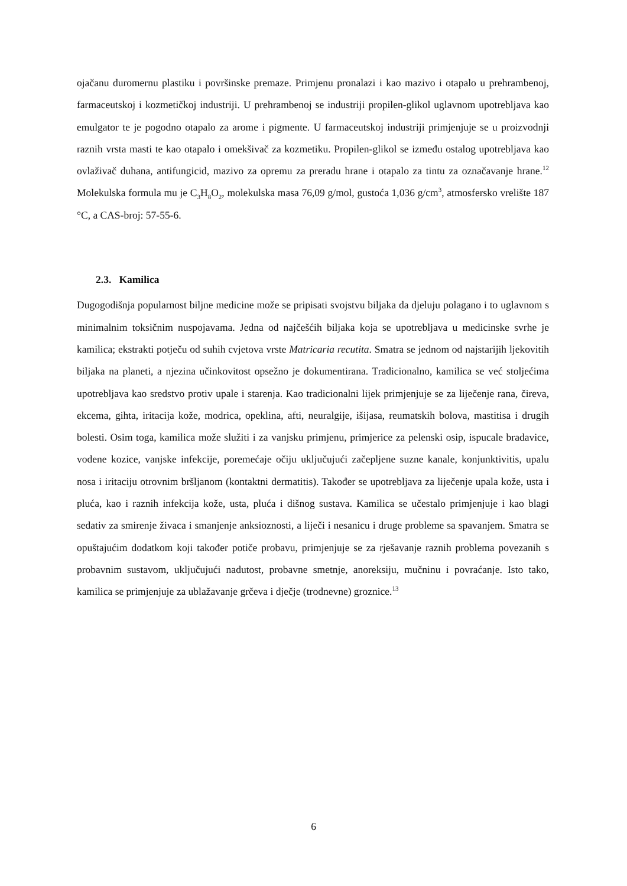ojačanu duromernu plastiku i površinske premaze. Primjenu pronalazi i kao mazivo i otapalo u prehrambenoj, farmaceutskoj i kozmetičkoj industriji. U prehrambenoj se industriji propilen-glikol uglavnom upotrebljava kao emulgator te je pogodno otapalo za arome i pigmente. U farmaceutskoj industriji primjenjuje se u proizvodnji raznih vrsta masti te kao otapalo i omekšivač za kozmetiku. Propilen-glikol se između ostalog upotrebljava kao ovlaživač duhana, antifungicid, mazivo za opremu za preradu hrane i otapalo za tintu za označavanje hrane.<sup>12</sup> Molekulska formula mu je C<sub>3</sub>H<sub>8</sub>O<sub>2</sub>, molekulska masa 76,09 g/mol, gustoća 1,036 g/cm<sup>3</sup>, atmosfersko vrelište 187 °C, a CAS-broj: 57-55-6.
2.3. Kamilica
Dugogodišnja popularnost biljne medicine može se pripisati svojstvu biljaka da djeluju polagano i to uglavnom s minimalnim toksičnim nuspojavama. Jedna od najčešćih biljaka koja se upotrebljava u medicinske svrhe je kamilica; ekstrakti potječu od suhih cvjetova vrste Matricaria recutita. Smatra se jednom od najstarijih ljekovitih biljaka na planeti, a njezina učinkovitost opsežno je dokumentirana. Tradicionalno, kamilica se već stoljećima upotrebljava kao sredstvo protiv upale i starenja. Kao tradicionalni lijek primjenjuje se za liječenje rana, čireva, ekcema, gihta, iritacija kože, modrica, opeklina, afti, neuralgije, išijasa, reumatskih bolova, mastitisa i drugih bolesti. Osim toga, kamilica može služiti i za vanjsku primjenu, primjerice za pelenski osip, ispucale bradavice, vodene kozice, vanjske infekcije, poremećaje očiju uključujući začepljene suzne kanale, konjunktivitis, upalu nosa i iritaciju otrovnim bršljanom (kontaktni dermatitis). Također se upotrebljava za liječenje upala kože, usta i pluća, kao i raznih infekcija kože, usta, pluća i dišnog sustava. Kamilica se učestalo primjenjuje i kao blagi sedativ za smirenje živaca i smanjenje anksioznosti, a liječi i nesanicu i druge probleme sa spavanjem. Smatra se opuštajućim dodatkom koji također potiče probavu, primjenjuje se za rješavanje raznih problema povezanih s probavnim sustavom, uključujući nadutost, probavne smetnje, anoreksiju, mučninu i povraćanje. Isto tako, kamilica se primjenjuje za ublažavanje grčeva i dječje (trodnevne) groznice.<sup>13</sup>
6